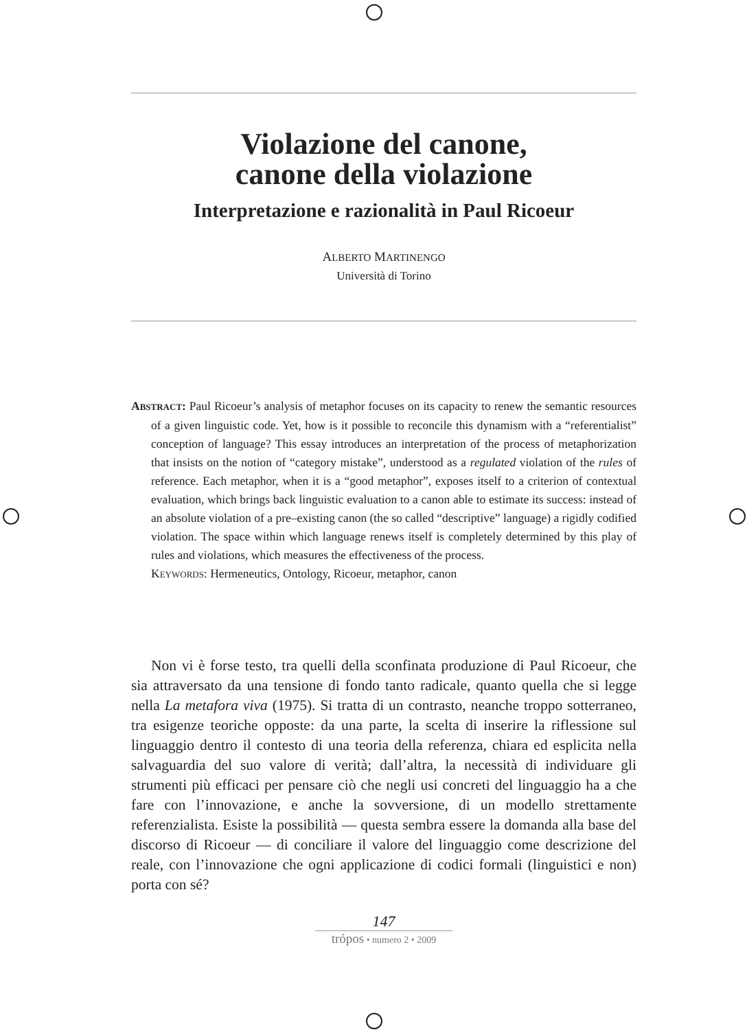Violazione del canone,
canone della violazione
Interpretazione e razionalità in Paul Ricoeur
ALBERTO MARTINENGO
Università di Torino
ABSTRACT: Paul Ricoeur’s analysis of metaphor focuses on its capacity to renew the semantic resources of a given linguistic code. Yet, how is it possible to reconcile this dynamism with a “referentialist” conception of language? This essay introduces an interpretation of the process of metaphorization that insists on the notion of “category mistake”, understood as a regulated violation of the rules of reference. Each metaphor, when it is a “good metaphor”, exposes itself to a criterion of contextual evaluation, which brings back linguistic evaluation to a canon able to estimate its success: instead of an absolute violation of a pre–existing canon (the so called “descriptive” language) a rigidly codified violation. The space within which language renews itself is completely determined by this play of rules and violations, which measures the effectiveness of the process.
KEYWORDS: Hermeneutics, Ontology, Ricoeur, metaphor, canon
Non vi è forse testo, tra quelli della sconfinata produzione di Paul Ricoeur, che sia attraversato da una tensione di fondo tanto radicale, quanto quella che si legge nella La metafora viva (1975). Si tratta di un contrasto, neanche troppo sotterraneo, tra esigenze teoriche opposte: da una parte, la scelta di inserire la riflessione sul linguaggio dentro il contesto di una teoria della referenza, chiara ed esplicita nella salvaguardia del suo valore di verità; dall’altra, la necessità di individuare gli strumenti più efficaci per pensare ciò che negli usi concreti del linguaggio ha a che fare con l’innovazione, e anche la sovversione, di un modello strettamente referenzialista. Esiste la possibilità — questa sembra essere la domanda alla base del discorso di Ricoeur — di conciliare il valore del linguaggio come descrizione del reale, con l’innovazione che ogni applicazione di codici formali (linguistici e non) porta con sé?
147
trópos • numero 2 • 2009